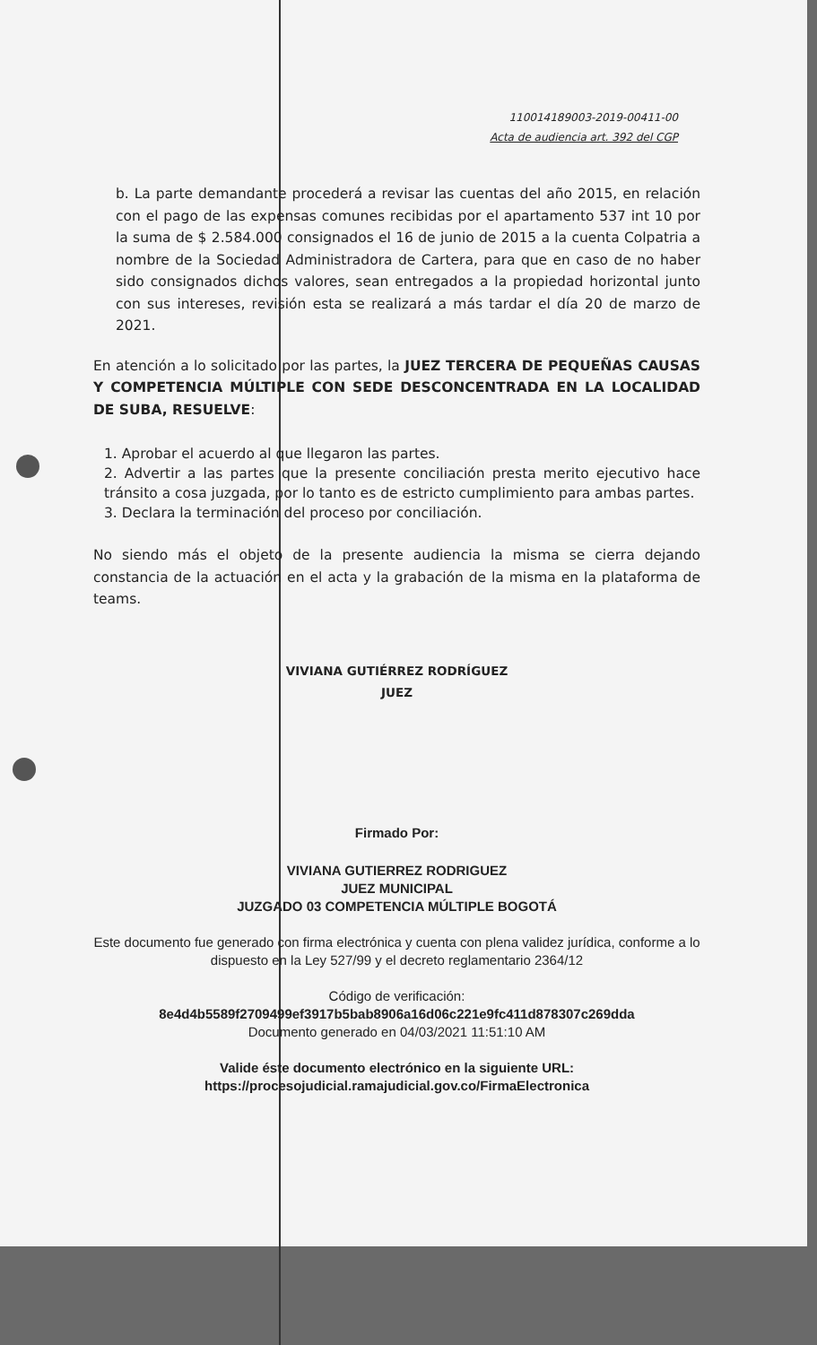110014189003-2019-00411-00
Acta de audiencia art. 392 del CGP
b. La parte demandante procederá a revisar las cuentas del año 2015, en relación con el pago de las expensas comunes recibidas por el apartamento 537 int 10 por la suma de $ 2.584.000 consignados el 16 de junio de 2015 a la cuenta Colpatria a nombre de la Sociedad Administradora de Cartera, para que en caso de no haber sido consignados dichos valores, sean entregados a la propiedad horizontal junto con sus intereses, revisión esta se realizará a más tardar el día 20 de marzo de 2021.
En atención a lo solicitado por las partes, la JUEZ TERCERA DE PEQUEÑAS CAUSAS Y COMPETENCIA MÚLTIPLE CON SEDE DESCONCENTRADA EN LA LOCALIDAD DE SUBA, RESUELVE:
1. Aprobar el acuerdo al que llegaron las partes.
2. Advertir a las partes que la presente conciliación presta merito ejecutivo hace tránsito a cosa juzgada, por lo tanto es de estricto cumplimiento para ambas partes.
3. Declara la terminación del proceso por conciliación.
No siendo más el objeto de la presente audiencia la misma se cierra dejando constancia de la actuación en el acta y la grabación de la misma en la plataforma de teams.
VIVIANA GUTIÉRREZ RODRÍGUEZ
JUEZ
Firmado Por:
VIVIANA GUTIERREZ RODRIGUEZ
JUEZ MUNICIPAL
JUZGADO 03 COMPETENCIA MÚLTIPLE BOGOTÁ
Este documento fue generado con firma electrónica y cuenta con plena validez jurídica, conforme a lo dispuesto en la Ley 527/99 y el decreto reglamentario 2364/12
Código de verificación:
8e4d4b5589f2709499ef3917b5bab8906a16d06c221e9fc411d878307c269dda
Documento generado en 04/03/2021 11:51:10 AM
Valide éste documento electrónico en la siguiente URL:
https://procesojudicial.ramajudicial.gov.co/FirmaElectronica